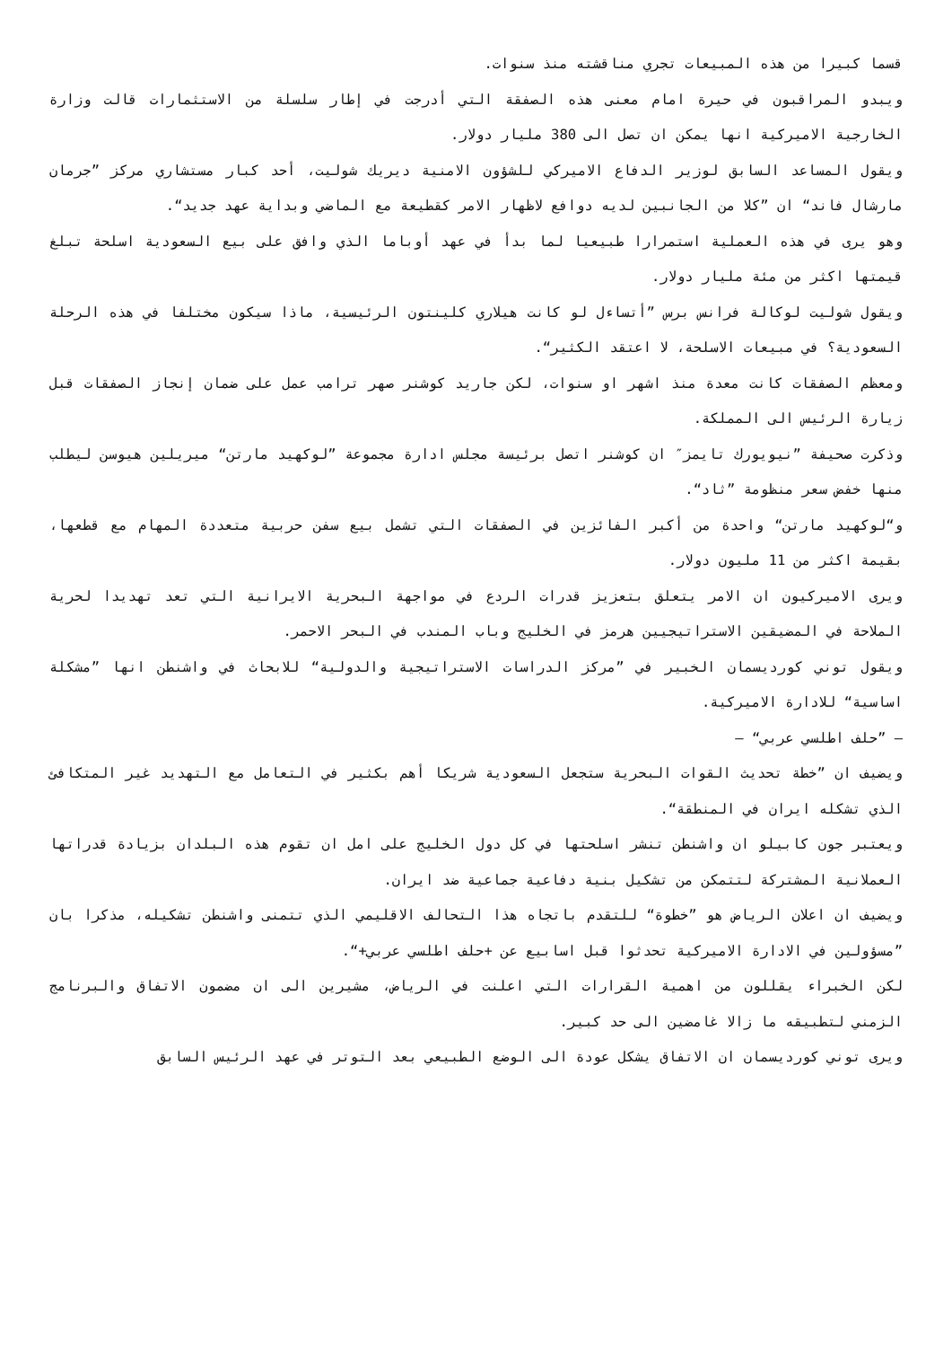قسما كبيرا من هذه المبيعات تجري مناقشته منذ سنوات.
ويبدو المراقبون في حيرة امام معنى هذه الصفقة التي أدرجت في إطار سلسلة من الاستثمارات قالت وزارة الخارجية الاميركية انها يمكن ان تصل الى 380 مليار دولار.
ويقول المساعد السابق لوزير الدفاع الاميركي للشؤون الامنية ديريك شوليت، أحد كبار مستشاري مركز ”جرمان مارشال فاند“ ان ”كلا من الجانبين لديه دوافع لاظهار الامر كقطيعة مع الماضي وبداية عهد جديد“.
وهو يرى في هذه العملية استمرارا طبيعيا لما بدأ في عهد أوباما الذي وافق على بيع السعودية اسلحة تبلغ قيمتها اكثر من مئة مليار دولار.
ويقول شوليت لوكالة فرانس برس ”أتساءل لو كانت هيلاري كلينتون الرئيسية، ماذا سيكون مختلفا في هذه الرحلة السعودية؟ في مبيعات الاسلحة، لا اعتقد الكثير“.
ومعظم الصفقات كانت معدة منذ اشهر او سنوات، لكن جاريد كوشنر صهر ترامب عمل على ضمان إنجاز الصفقات قبل زيارة الرئيس الى المملكة.
وذكرت صحيفة ”نيويورك تايمز″ ان كوشنر اتصل برئيسة مجلس ادارة مجموعة ”لوكهيد مارتن“ ميريلين هيوسن ليطلب منها خفض سعر منظومة ”ثاد“.
و“لوكهيد مارتن“ واحدة من أكبر الفائزين في الصفقات التي تشمل بيع سفن حربية متعددة المهام مع قطعها، بقيمة اكثر من 11 مليون دولار.
ويرى الاميركيون ان الامر يتعلق بتعزيز قدرات الردع في مواجهة البحرية الايرانية التي تعد تهديدا لحرية الملاحة في المضيقين الاستراتيجيين هرمز في الخليج وباب المندب في البحر الاحمر.
ويقول توني كورديسمان الخبير في ”مركز الدراسات الاستراتيجية والدولية“ للابحاث في واشنطن انها ”مشكلة اساسية“ للادارة الاميركية.
– ”حلف اطلسي عربي“ –
ويضيف ان ”خطة تحديث القوات البحرية ستجعل السعودية شريكا أهم بكثير في التعامل مع التهديد غير المتكافئ الذي تشكله ايران في المنطقة“.
ويعتبر جون كابيلو ان واشنطن تنشر اسلحتها في كل دول الخليج على امل ان تقوم هذه البلدان بزيادة قدراتها العملانية المشتركة لتتمكن من تشكيل بنية دفاعية جماعية ضد ايران.
ويضيف ان اعلان الرياض هو ”خطوة“ للتقدم باتجاه هذا التحالف الاقليمي الذي تتمنى واشنطن تشكيله، مذكرا بان ”مسؤولين في الادارة الاميركية تحدثوا قبل اسابيع عن +حلف اطلسي عربي+“.
لكن الخبراء يقللون من اهمية القرارات التي اعلنت في الرياض، مشيرين الى ان مضمون الاتفاق والبرنامج الزمني لتطبيقه ما زالا غامضين الى حد كبير.
ويرى توني كورديسمان ان الاتفاق يشكل عودة الى الوضع الطبيعي بعد التوتر في عهد الرئيس السابق